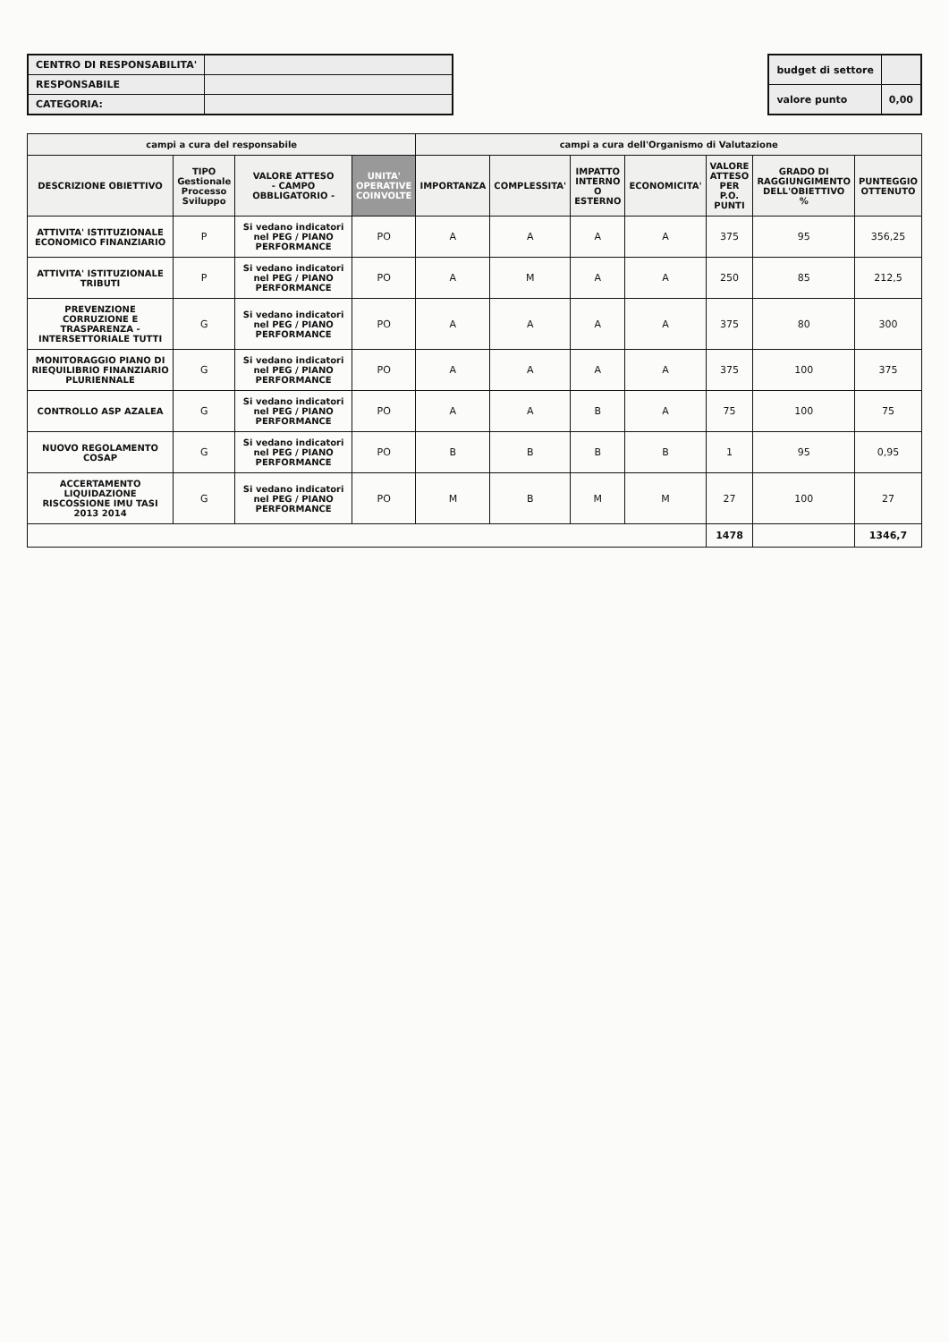| CENTRO DI RESPONSABILITA' | |
| RESPONSABILE | |
| CATEGORIA: | |
| budget di settore | |
| valore punto | 0,00 |
| campi a cura del responsabile | | | | campi a cura dell'Organismo di Valutazione | | | | | | |
| --- | --- | --- | --- | --- | --- | --- | --- | --- | --- | --- |
| DESCRIZIONE OBIETTIVO | TIPO Gestionale Processo Sviluppo | VALORE ATTESO - CAMPO OBBLIGATORIO - | UNITA' OPERATIVE COINVOLTE | IMPORTANZA | COMPLESSITA' | IMPATTO INTERNO O ESTERNO | ECONOMICITA' | VALORE ATTESO PER P.O. PUNTI | GRADO DI RAGGIUNGIMENTO DELL'OBIETTIVO % | PUNTEGGIO OTTENUTO |
| ATTIVITA' ISTITUZIONALE ECONOMICO FINANZIARIO | P | Si vedano indicatori nel PEG / PIANO PERFORMANCE | PO | A | A | A | A | 375 | 95 | 356,25 |
| ATTIVITA' ISTITUZIONALE TRIBUTI | P | Si vedano indicatori nel PEG / PIANO PERFORMANCE | PO | A | M | A | A | 250 | 85 | 212,5 |
| PREVENZIONE CORRUZIONE E TRASPARENZA - INTERSETTORIALE TUTTI | G | Si vedano indicatori nel PEG / PIANO PERFORMANCE | PO | A | A | A | A | 375 | 80 | 300 |
| MONITORAGGIO PIANO DI RIEQUILIBRIO FINANZIARIO PLURIENNALE | G | Si vedano indicatori nel PEG / PIANO PERFORMANCE | PO | A | A | A | A | 375 | 100 | 375 |
| CONTROLLO ASP AZALEA | G | Si vedano indicatori nel PEG / PIANO PERFORMANCE | PO | A | A | B | A | 75 | 100 | 75 |
| NUOVO REGOLAMENTO COSAP | G | Si vedano indicatori nel PEG / PIANO PERFORMANCE | PO | B | B | B | B | 1 | 95 | 0,95 |
| ACCERTAMENTO LIQUIDAZIONE RISCOSSIONE IMU TASI 2013 2014 | G | Si vedano indicatori nel PEG / PIANO PERFORMANCE | PO | M | B | M | M | 27 | 100 | 27 |
| | | | | | | | | 1478 | | 1346,7 |